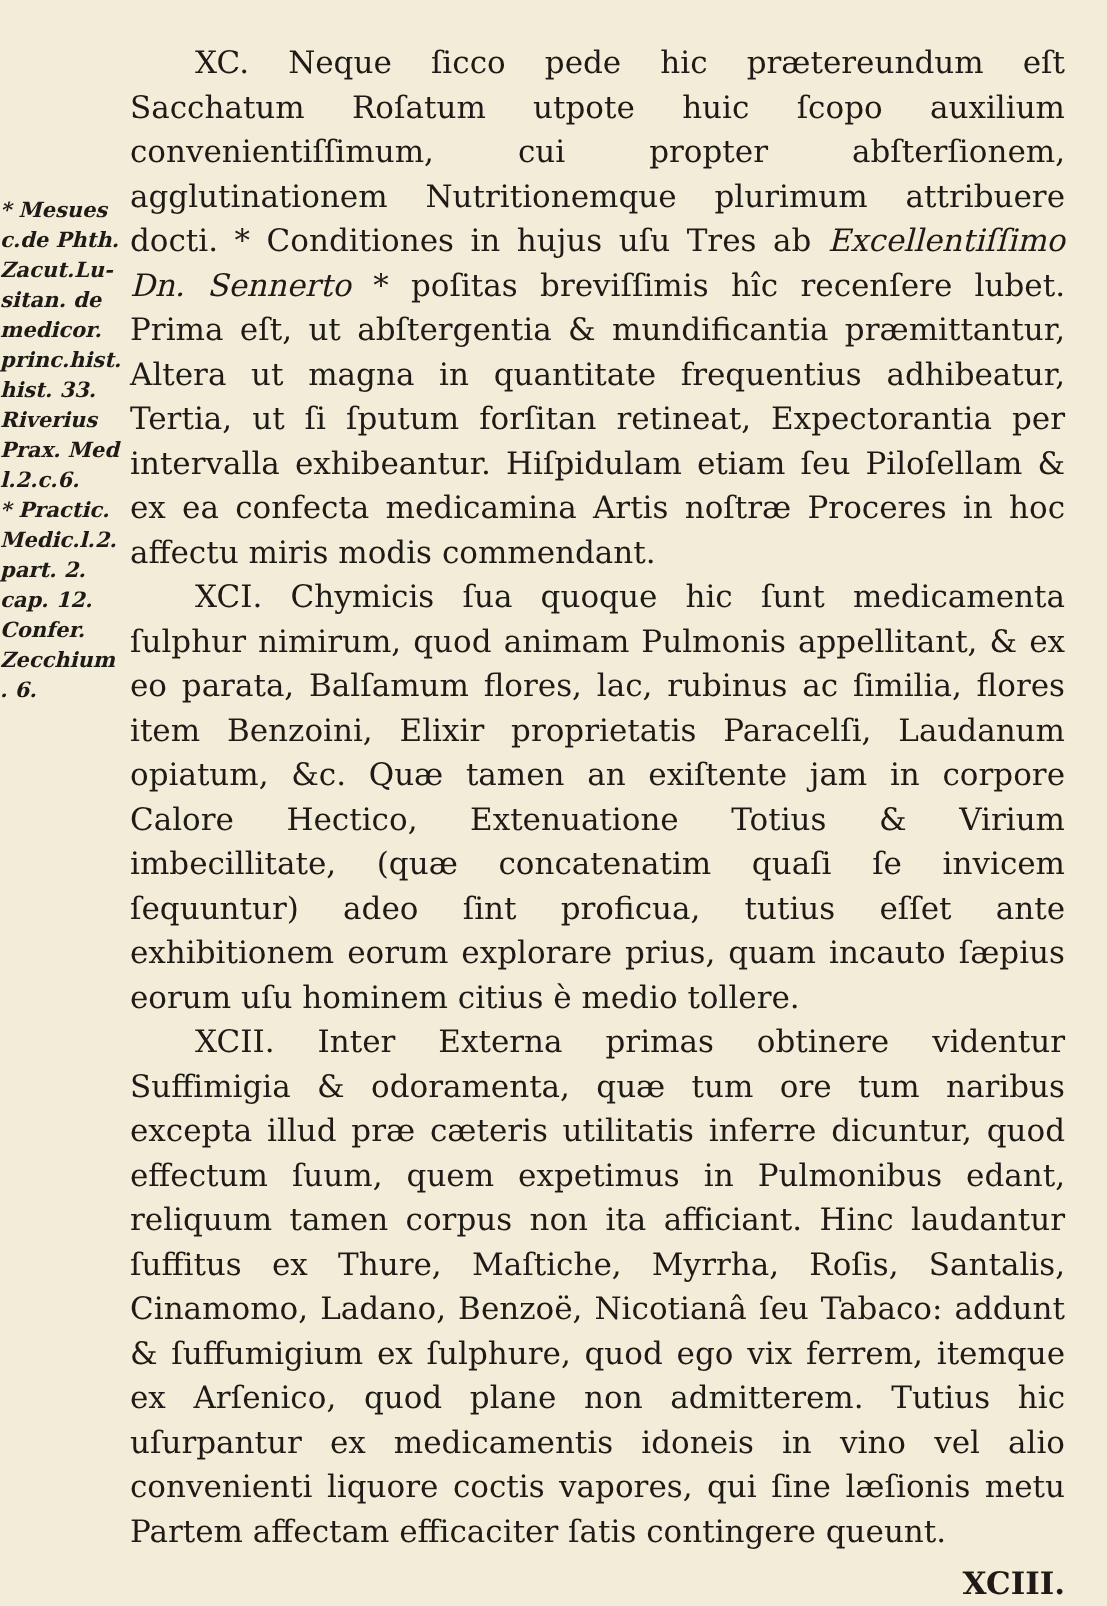* Mesues
c.de Phth.
Zacut.Lu-
sitan. de
medicor.
princ.hist.
hist. 33.
Riverius
Prax. Med
l.2.c.6.
* Practic.
Medic.l.2.
part. 2.
cap. 12.
Confer.
Zecchium
. 6.
XC. Neque ſicco pede hic prætereundum eſt Sacchatum Roſatum utpote huic ſcopo auxilium convenientiſſimum, cui propter abſterſionem, agglutinationem Nutritionemque plurimum attribuere docti. * Conditiones in hujus uſu Tres ab Excellentiſſimo Dn. Sennerto * poſitas breviſſimis hîc recenſere lubet. Prima eſt, ut abſtergentia & mundificantia præmittantur, Altera ut magna in quantitate frequentius adhibeatur, Tertia, ut ſi ſputum forſitan retineat, Expectorantia per intervalla exhibeantur. Hiſpidulam etiam ſeu Piloſellam & ex ea confecta medicamina Artis noſtræ Proceres in hoc affectu miris modis commendant.
XCI. Chymicis ſua quoque hic ſunt medicamenta ſulphur nimirum, quod animam Pulmonis appellitant, & ex eo parata, Balſamum flores, lac, rubinus ac ſimilia, flores item Benzoini, Elixir proprietatis Paracelſi, Laudanum opiatum, &c. Quæ tamen an exiſtente jam in corpore Calore Hectico, Extenuatione Totius & Virium imbecillitate, (quæ concatenatim quaſi ſe invicem ſequuntur) adeo ſint proficua, tutius eſſet ante exhibitionem eorum explorare prius, quam incauto ſæpius eorum uſu hominem citius è medio tollere.
XCII. Inter Externa primas obtinere videntur Suffimigia & odoramenta, quæ tum ore tum naribus excepta illud præ cæteris utilitatis inferre dicuntur, quod effectum ſuum, quem expetimus in Pulmonibus edant, reliquum tamen corpus non ita afficiant. Hinc laudantur ſuffitus ex Thure, Maſtiche, Myrrha, Roſis, Santalis, Cinamomo, Ladano, Benzoë, Nicotianâ ſeu Tabaco: addunt & ſuffumigium ex ſulphure, quod ego vix ferrem, itemque ex Arſenico, quod plane non admitterem. Tutius hic uſurpantur ex medicamentis idoneis in vino vel alio convenienti liquore coctis vapores, qui ſine læſionis metu Partem affectam efficaciter ſatis contingere queunt.
XCIII.